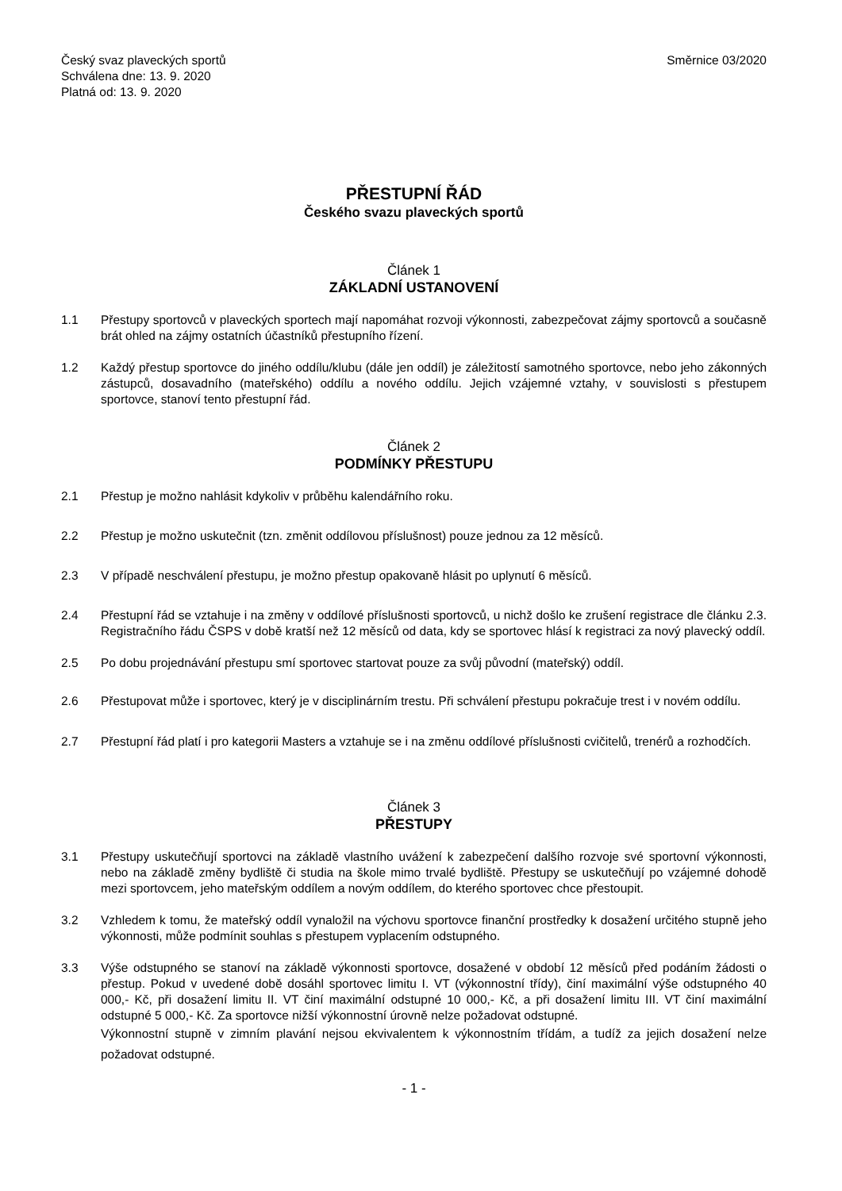Český svaz plaveckých sportů
Schválena dne: 13. 9. 2020
Platná od: 13. 9. 2020
Směrnice 03/2020
PŘESTUPNÍ ŘÁD
Českého svazu plaveckých sportů
Článek 1
ZÁKLADNÍ USTANOVENÍ
1.1 Přestupy sportovců v plaveckých sportech mají napomáhat rozvoji výkonnosti, zabezpečovat zájmy sportovců a současně brát ohled na zájmy ostatních účastníků přestupního řízení.
1.2 Každý přestup sportovce do jiného oddílu/klubu (dále jen oddíl) je záležitostí samotného sportovce, nebo jeho zákonných zástupců, dosavadního (mateřského) oddílu a nového oddílu. Jejich vzájemné vztahy, v souvislosti s přestupem sportovce, stanoví tento přestupní řád.
Článek 2
PODMÍNKY PŘESTUPU
2.1 Přestup je možno nahlásit kdykoliv v průběhu kalendářního roku.
2.2 Přestup je možno uskutečnit (tzn. změnit oddílovou příslušnost) pouze jednou za 12 měsíců.
2.3 V případě neschválení přestupu, je možno přestup opakovaně hlásit po uplynutí 6 měsíců.
2.4 Přestupní řád se vztahuje i na změny v oddílové příslušnosti sportovců, u nichž došlo ke zrušení registrace dle článku 2.3. Registračního řádu ČSPS v době kratší než 12 měsíců od data, kdy se sportovec hlásí k registraci za nový plavecký oddíl.
2.5 Po dobu projednávání přestupu smí sportovec startovat pouze za svůj původní (mateřský) oddíl.
2.6 Přestupovat může i sportovec, který je v disciplinárním trestu. Při schválení přestupu pokračuje trest i v novém oddílu.
2.7 Přestupní řád platí i pro kategorii Masters a vztahuje se i na změnu oddílové příslušnosti cvičitelů, trenérů a rozhodčích.
Článek 3
PŘESTUPY
3.1 Přestupy uskutečňují sportovci na základě vlastního uvážení k zabezpečení dalšího rozvoje své sportovní výkonnosti, nebo na základě změny bydliště či studia na škole mimo trvalé bydliště. Přestupy se uskutečňují po vzájemné dohodě mezi sportovcem, jeho mateřským oddílem a novým oddílem, do kterého sportovec chce přestoupit.
3.2 Vzhledem k tomu, že mateřský oddíl vynaložil na výchovu sportovce finanční prostředky k dosažení určitého stupně jeho výkonnosti, může podmínit souhlas s přestupem vyplacením odstupného.
3.3 Výše odstupného se stanoví na základě výkonnosti sportovce, dosažené v období 12 měsíců před podáním žádosti o přestup. Pokud v uvedené době dosáhl sportovec limitu I. VT (výkonnostní třídy), činí maximální výše odstupného 40 000,- Kč, při dosažení limitu II. VT činí maximální odstupné 10 000,- Kč, a při dosažení limitu III. VT činí maximální odstupné 5 000,- Kč. Za sportovce nižší výkonnostní úrovně nelze požadovat odstupné.
Výkonnostní stupně v zimním plavání nejsou ekvivalentem k výkonnostním třídám, a tudíž za jejich dosažení nelze požadovat odstupné.
- 1 -